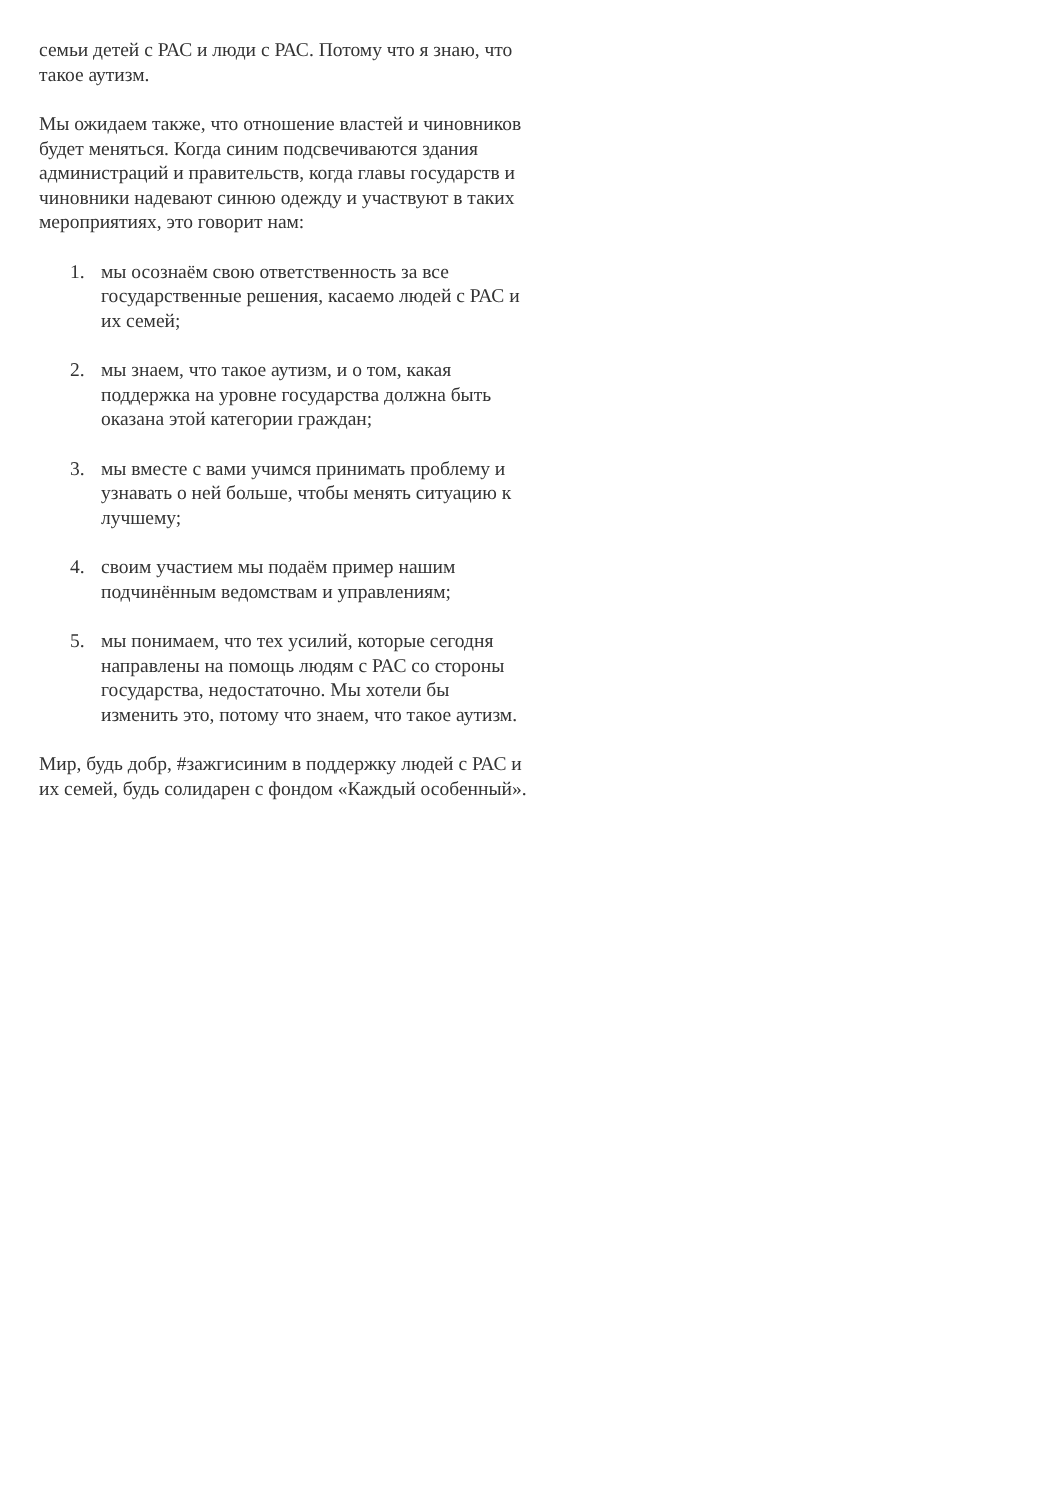семьи детей с РАС и люди с РАС. Потому что я знаю, что такое аутизм.
Мы ожидаем также, что отношение властей и чиновников будет меняться. Когда синим подсвечиваются здания администраций и правительств, когда главы государств и чиновники надевают синюю одежду и участвуют в таких мероприятиях, это говорит нам:
1. мы осознаём свою ответственность за все государственные решения, касаемо людей с РАС и их семей;
2. мы знаем, что такое аутизм, и о том, какая поддержка на уровне государства должна быть оказана этой категории граждан;
3. мы вместе с вами учимся принимать проблему и узнавать о ней больше, чтобы менять ситуацию к лучшему;
4. своим участием мы подаём пример нашим подчинённым ведомствам и управлениям;
5. мы понимаем, что тех усилий, которые сегодня направлены на помощь людям с РАС со стороны государства, недостаточно. Мы хотели бы изменить это, потому что знаем, что такое аутизм.
Мир, будь добр, #зажгисиним в поддержку людей с РАС и их семей, будь солидарен с фондом «Каждый особенный».